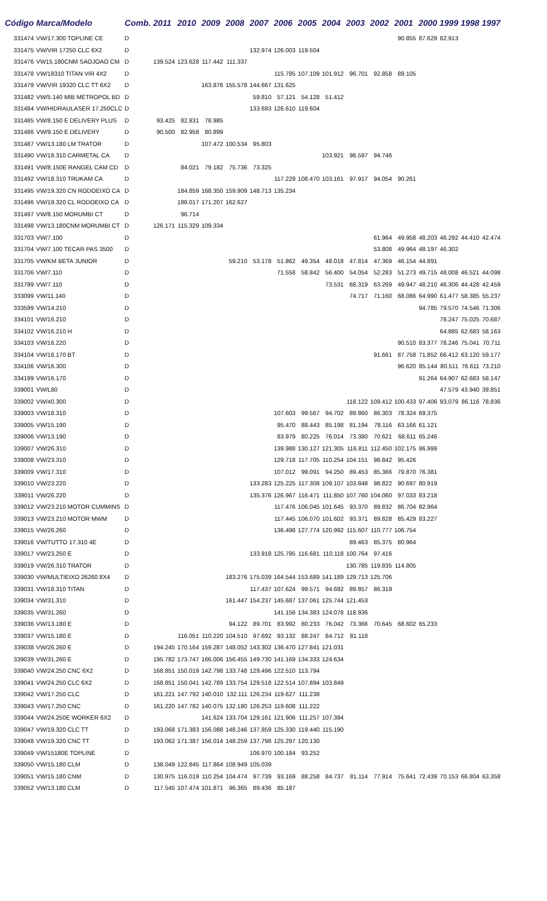| Código | Marca/Modelo | Comb. | 2011 | 2010 | 2009 | 2008 | 2007 | 2006 | 2005 | 2004 | 2003 | 2002 | 2001 | 2000 | 1999 | 1998 | 1997 |
| --- | --- | --- | --- | --- | --- | --- | --- | --- | --- | --- | --- | --- | --- | --- | --- | --- | --- |
| 331474 | VW/17.300 TOPLINE CE | D | | | | | | | | | | | 90.855 | 87.629 | 82.913 | | |
| 331475 | VW/VIR 17250 CLC 6X2 | D | | | | | 132.974 | 126.003 | 119.504 | | | | | | | | |
| 331476 | VW15.180CNM SAOJOAO CM | D | 139.524 | 123.628 | 117.442 | 111.337 | | | | | | | | | | | |
| 331478 | VW/18310 TITAN VIR 4X2 | D | | | | | | 115.785 | 107.109 | 101.912 | 96.701 | 92.858 | 89.105 | | | | |
| 331479 | VW/VIR 19320 CLC TT 6X2 | D | | | 163.876 | 155.578 | 144.667 | 131.625 | | | | | | | | | |
| 331482 | VW/5.140 MIB METROPOL BD | D | | | | | 59.810 | 57.121 | 54.128 | 51.412 | | | | | | | |
| 331484 | VW/HIDRAULASER 17.250CLC | D | | | | | 133.693 | 126.610 | 119.604 | | | | | | | | |
| 331485 | VW/8.150 E DELIVERY PLUS | D | 93.425 | 82.831 | 78.985 | | | | | | | | | | | | |
| 331486 | VW/9.150 E DELIVERY | D | 90.500 | 82.958 | 80.899 | | | | | | | | | | | | |
| 331487 | VW/13.180 LM TRATOR | D | | | 107.472 | 100.534 | 95.803 | | | | | | | | | | |
| 331490 | VW/18.310 CARMETAL CA | D | | | | | | | | 103.921 | 98.597 | 94.746 | | | | | |
| 331491 | VW/8.150E RANGEL CAM CD | D | | 84.021 | 79.182 | 75.736 | 73.325 | | | | | | | | | | |
| 331492 | VW/18.310 TRUKAM CA | D | | | | | | 117.229 | 108.470 | 103.161 | 97.917 | 94.054 | 90.261 | | | | |
| 331495 | VW/19.320 CN RODOEIXO CA | D | | 184.859 | 168.350 | 159.909 | 148.713 | 135.234 | | | | | | | | | |
| 331496 | VW/19.320 CL RODOEIXO CA | D | | 188.017 | 171.207 | 162.627 | | | | | | | | | | | |
| 331497 | VW/8.150 MORUMBI CT | D | | 96.714 | | | | | | | | | | | | | |
| 331498 | VW/13.180CNM MORUMBI CT | D | 126.171 | 115.329 | 109.334 | | | | | | | | | | | | |
| 331703 | VW/7.100 | D | | | | | | | | | | 61.964 | 49.958 | 48.203 | 46.292 | 44.410 | 42.474 |
| 331704 | VW/7.100 TECAR PAS 3500 | D | | | | | | | | | | 53.808 | 49.964 | 48.197 | 46.302 | | |
| 331705 | VW/KM BETA JUNIOR | D | | | | 59.210 | 53.178 | 51.862 | 49.354 | 48.018 | 47.814 | 47.369 | 46.154 | 44.891 | | | |
| 331706 | VW/7.110 | D | | | | | | 71.558 | 58.842 | 56.400 | 54.054 | 52.283 | 51.273 | 49.715 | 48.008 | 46.521 | 44.098 |
| 331799 | VW/7.110 | D | | | | | | | | 73.531 | 68.319 | 63.269 | 49.947 | 48.210 | 46.306 | 44.428 | 42.459 |
| 333099 | VW/11.140 | D | | | | | | | | | 74.717 | 71.160 | 68.086 | 64.990 | 61.477 | 58.385 | 55.237 |
| 333599 | VW/14.210 | D | | | | | | | | | | | | 94.785 | 79.570 | 74.546 | 71.306 |
| 334101 | VW/16.210 | D | | | | | | | | | | | | | 78.247 | 75.025 | 70.687 |
| 334102 | VW/16.210 H | D | | | | | | | | | | | | | 64.885 | 62.683 | 58.163 |
| 334103 | VW/16.220 | D | | | | | | | | | | | 90.510 | 83.377 | 78.246 | 75.041 | 70.711 |
| 334104 | VW/16.170 BT | D | | | | | | | | | | 91.661 | 87.758 | 71.852 | 66.412 | 63.120 | 59.177 |
| 334106 | VW/16.300 | D | | | | | | | | | | | 96.620 | 85.144 | 80.511 | 76.611 | 73.210 |
| 334199 | VW/16.170 | D | | | | | | | | | | | | 91.264 | 64.907 | 62.683 | 58.147 |
| 339001 | VW/L80 | D | | | | | | | | | | | | | 47.579 | 43.940 | 39.851 |
| 339002 | VW/40.300 | D | | | | | | | | | 118.122 | 109.412 | 100.433 | 97.406 | 93.079 | 86.116 | 78.836 |
| 339003 | VW/18.310 | D | | | | | | 107.603 | 99.567 | 94.702 | 89.860 | 86.303 | 78.324 | 69.375 | | | |
| 339005 | VW/15.190 | D | | | | | | 95.470 | 88.443 | 85.198 | 81.194 | 78.116 | 63.166 | 61.121 | | | |
| 339006 | VW/13.190 | D | | | | | | 83.979 | 80.225 | 76.014 | 73.380 | 70.621 | 68.611 | 65.246 | | | |
| 339007 | VW/26.310 | D | | | | | | 139.988 | 130.127 | 121.305 | 116.811 | 112.450 | 102.175 | 86.999 | | | |
| 339008 | VW/23.310 | D | | | | | | 129.718 | 117.705 | 110.254 | 104.151 | 98.842 | 95.426 | | | | |
| 339009 | VW/17.310 | D | | | | | | 107.012 | 99.091 | 94.250 | 89.453 | 85.366 | 79.870 | 76.381 | | | |
| 339010 | VW/23.220 | D | | | | | 133.283 | 125.225 | 117.308 | 109.107 | 103.848 | 98.822 | 90.697 | 80.919 | | | |
| 339011 | VW/26.220 | D | | | | | 135.376 | 126.967 | 116.471 | 111.850 | 107.760 | 104.060 | 97.033 | 83.218 | | | |
| 339012 | VW/23.210 MOTOR CUMMINS | D | | | | | | 117.476 | 106.045 | 101.645 | 93.370 | 89.832 | 86.704 | 82.964 | | | |
| 339013 | VW/23.210 MOTOR MWM | D | | | | | | 117.445 | 106.070 | 101.602 | 93.371 | 89.828 | 85.429 | 83.227 | | | |
| 339015 | VW/26.260 | D | | | | | | 136.498 | 127.774 | 120.992 | 115.607 | 110.777 | 106.754 | | | | |
| 339016 | VW/TUTTO 17.310 4E | D | | | | | | | | | 89.463 | 85.375 | 80.964 | | | | |
| 339017 | VW/23.250 E | D | | | | | 133.918 | 125.795 | 116.681 | 110.118 | 100.764 | 97.416 | | | | | |
| 339019 | VW/26.310 TRATOR | D | | | | | | | | | 130.785 | 119.835 | 114.805 | | | | |
| 339030 | VW/MULTIEIXO 26260 8X4 | D | | | | 183.276 | 175.039 | 164.544 | 153.689 | 141.189 | 129.713 | 125.706 | | | | | |
| 339031 | VW/18.310 TITAN | D | | | | | 117.437 | 107.624 | 99.571 | 94.692 | 89.857 | 86.319 | | | | | |
| 339034 | VW/31.310 | D | | | | 161.447 | 154.237 | 145.687 | 137.061 | 125.744 | 121.453 | | | | | | |
| 339035 | VW/31.260 | D | | | | | | 141.156 | 134.383 | 124.078 | 118.936 | | | | | | |
| 339036 | VW/13.180 E | D | | | | 94.122 | 89.701 | 83.992 | 80.233 | 76.042 | 73.366 | 70.645 | 68.602 | 65.233 | | | |
| 339037 | VW/15.180 E | D | | 116.051 | 110.220 | 104.510 | 97.692 | 93.132 | 88.247 | 84.712 | 81.118 | | | | | | |
| 339038 | VW/26.260 E | D | 194.245 | 170.164 | 159.287 | 148.052 | 143.302 | 136.470 | 127.841 | 121.031 | | | | | | | |
| 339039 | VW/31.260 E | D | 195.782 | 173.747 | 166.006 | 156.455 | 149.730 | 141.169 | 134.333 | 124.634 | | | | | | | |
| 339040 | VW/24.250 CNC 6X2 | D | 168.851 | 150.019 | 142.798 | 133.748 | 129.496 | 122.510 | 113.794 | | | | | | | | |
| 339041 | VW/24.250 CLC 6X2 | D | 168.851 | 150.041 | 142.789 | 133.754 | 129.518 | 122.514 | 107.894 | 103.849 | | | | | | | |
| 339042 | VW/17.250 CLC | D | 161.221 | 147.792 | 140.010 | 132.111 | 126.234 | 119.627 | 111.238 | | | | | | | | |
| 339043 | VW/17.250 CNC | D | 161.220 | 147.782 | 140.075 | 132.180 | 126.253 | 119.608 | 111.222 | | | | | | | | |
| 339044 | VW/24.250E WORKER 6X2 | D | | | 141.624 | 133.704 | 129.161 | 121.906 | 111.257 | 107.394 | | | | | | | |
| 339047 | VW/19.320 CLC TT | D | 193.068 | 171.383 | 156.088 | 148.246 | 137.859 | 125.330 | 119.440 | 115.190 | | | | | | | |
| 339048 | VW/19.320 CNC TT | D | 193.062 | 171.387 | 156.014 | 148.259 | 137.798 | 125.297 | 120.130 | | | | | | | | |
| 339049 | VW/15180E TOPLINE | D | | | | | 106.970 | 100.184 | 93.252 | | | | | | | | |
| 339050 | VW/15.180 CLM | D | 138.049 | 122.845 | 117.864 | 108.949 | 105.039 | | | | | | | | | | |
| 339051 | VW/15.180 CNM | D | 130.975 | 116.019 | 110.254 | 104.474 | 97.739 | 93.169 | 88.258 | 84.737 | 81.114 | 77.914 | 75.641 | 72.439 | 70.153 | 66.804 | 63.358 |
| 339052 | VW/13.180 CLM | D | 117.545 | 107.474 | 101.871 | 96.365 | 89.436 | 85.187 | | | | | | | | | |